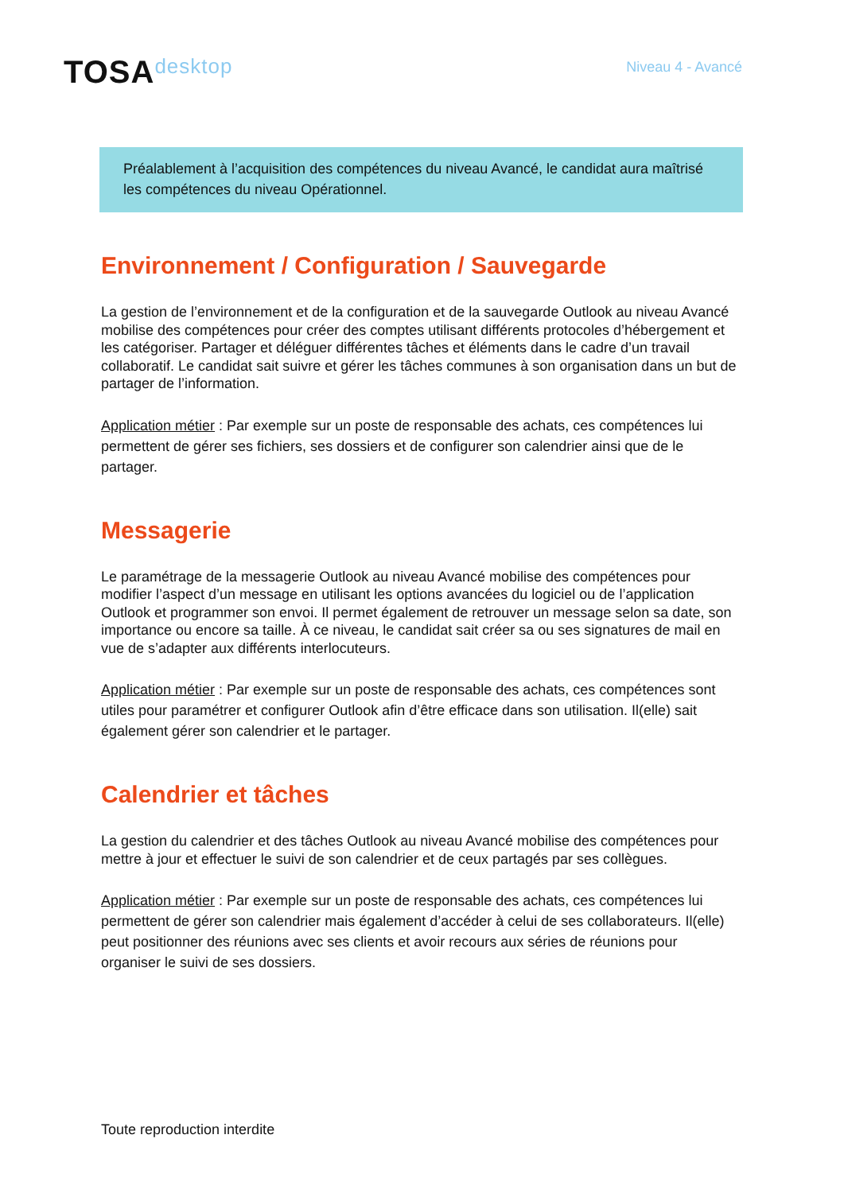TOSAdesktop
Niveau 4 - Avancé
Préalablement à l’acquisition des compétences du niveau Avancé, le candidat aura maîtrisé les compétences du niveau Opérationnel.
Environnement / Configuration / Sauvegarde
La gestion de l’environnement et de la configuration et de la sauvegarde Outlook au niveau Avancé mobilise des compétences pour créer des comptes utilisant différents protocoles d’hébergement et les catégoriser. Partager et déléguer différentes tâches et éléments dans le cadre d’un travail collaboratif. Le candidat sait suivre et gérer les tâches communes à son organisation dans un but de partager de l’information.
Application métier : Par exemple sur un poste de responsable des achats, ces compétences lui permettent de gérer ses fichiers, ses dossiers et de configurer son calendrier ainsi que de le partager.
Messagerie
Le paramétrage de la messagerie Outlook au niveau Avancé mobilise des compétences pour modifier l’aspect d’un message en utilisant les options avancées du logiciel ou de l’application Outlook et programmer son envoi. Il permet également de retrouver un message selon sa date, son importance ou encore sa taille. À ce niveau, le candidat sait créer sa ou ses signatures de mail en vue de s’adapter aux différents interlocuteurs.
Application métier : Par exemple sur un poste de responsable des achats, ces compétences sont utiles pour paramétrer et configurer Outlook afin d’être efficace dans son utilisation. Il(elle) sait également gérer son calendrier et le partager.
Calendrier et tâches
La gestion du calendrier et des tâches Outlook au niveau Avancé mobilise des compétences pour mettre à jour et effectuer le suivi de son calendrier et de ceux partagés par ses collègues.
Application métier : Par exemple sur un poste de responsable des achats, ces compétences lui permettent de gérer son calendrier mais également d’accéder à celui de ses collaborateurs. Il(elle) peut positionner des réunions avec ses clients et avoir recours aux séries de réunions pour organiser le suivi de ses dossiers.
Toute reproduction interdite